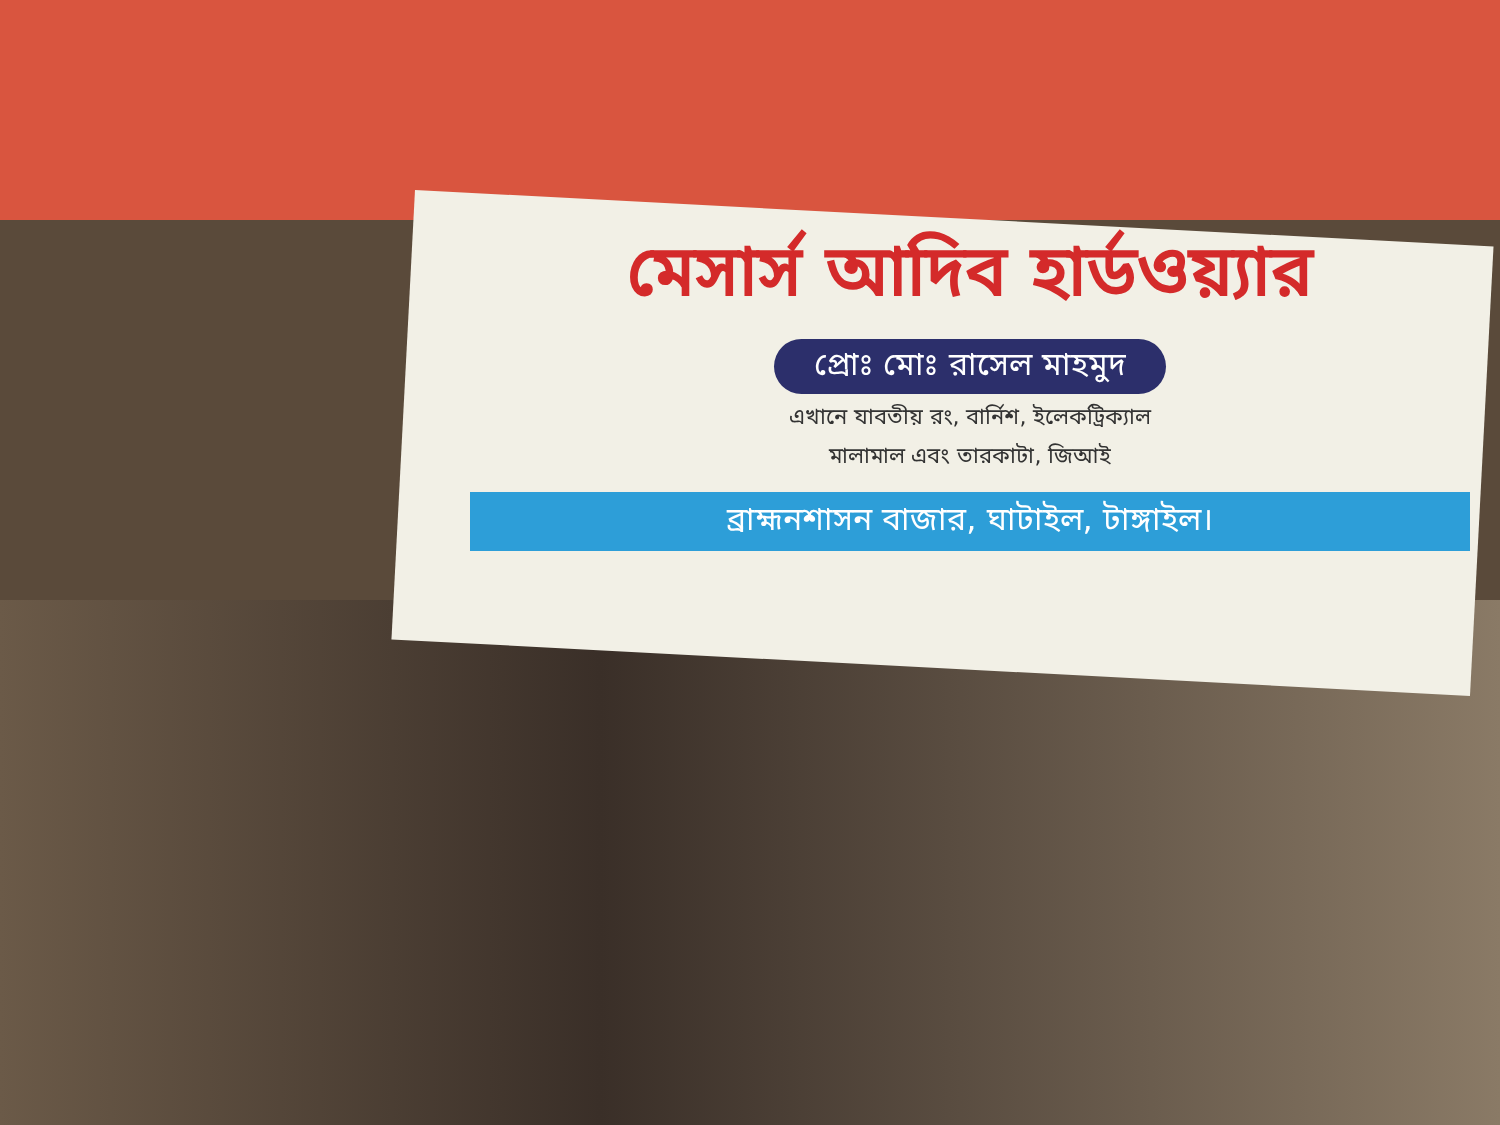মেসার্স আদিব হার্ডওয়্যার
প্রোঃ মোঃ রাসেল মাহমুদ
এখানে যাবতীয় রং, বার্নিশ, ইলেকট্রিক্যাল
মালামাল এবং তারকাটা, জিআই
ব্রাহ্মনশাসন বাজার, ঘাটাইল, টাঙ্গাইল।